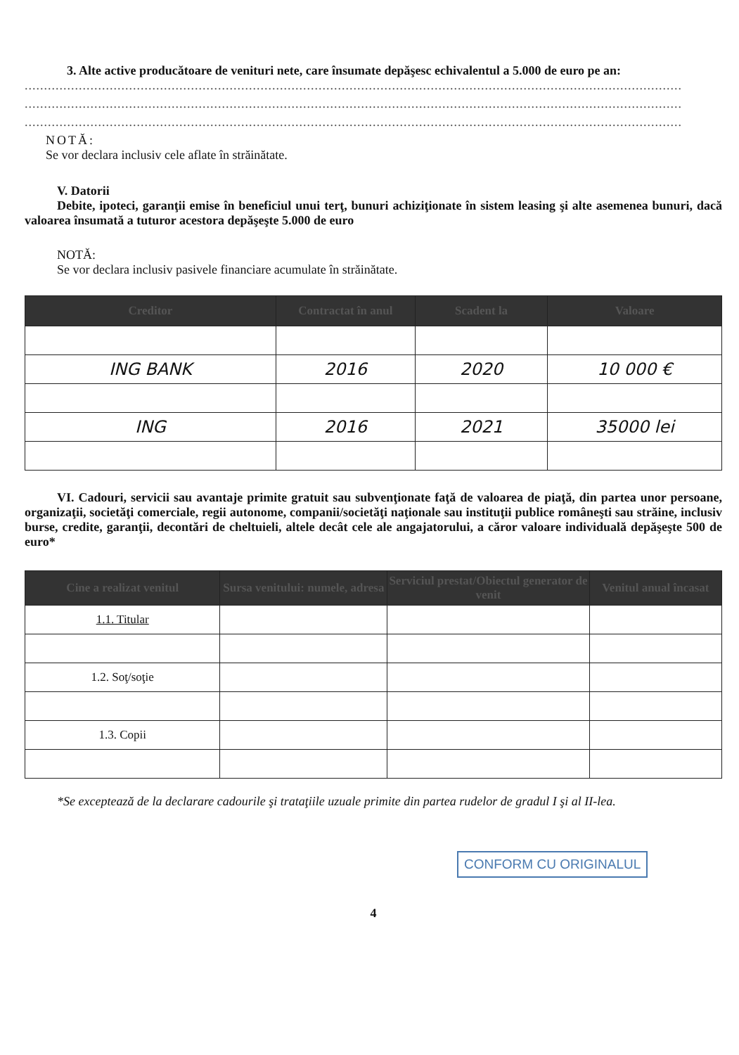3. Alte active producătoare de venituri nete, care însumate depăşesc echivalentul a 5.000 de euro pe an:
..........................................................................................................................................................................
..........................................................................................................................................................................
..........................................................................................................................................................................
NOTĂ:
Se vor declara inclusiv cele aflate în străinătate.
V. Datorii
Debite, ipoteci, garanţii emise în beneficiul unui terţ, bunuri achiziţionate în sistem leasing şi alte asemenea bunuri, dacă valoarea însumată a tuturor acestora depăşeşte 5.000 de euro
NOTĂ:
Se vor declara inclusiv pasivele financiare acumulate în străinătate.
| Creditor | Contractat în anul | Scadent la | Valoare |
| --- | --- | --- | --- |
| ING BANK | 2016 | 2020 | 10 000 € |
| ING | 2016 | 2021 | 35000 lei |
VI. Cadouri, servicii sau avantaje primite gratuit sau subvenţionate faţă de valoarea de piaţă, din partea unor persoane, organizaţii, societăţi comerciale, regii autonome, companii/societăţi naţionale sau instituţii publice româneşti sau străine, inclusiv burse, credite, garanţii, decontări de cheltuieli, altele decât cele ale angajatorului, a căror valoare individuală depăşeşte 500 de euro*
| Cine a realizat venitul | Sursa venitului: numele, adresa | Serviciul prestat/Obiectul generator de venit | Venitul anual încasat |
| --- | --- | --- | --- |
| 1.1. Titular | | | |
| 1.2. Soţ/soţie | | | |
| 1.3. Copii | | | |
*Se exceptează de la declarare cadourile şi trataţiile uzuale primite din partea rudelor de gradul I şi al II-lea.
CONFORM CU ORIGINALUL
4